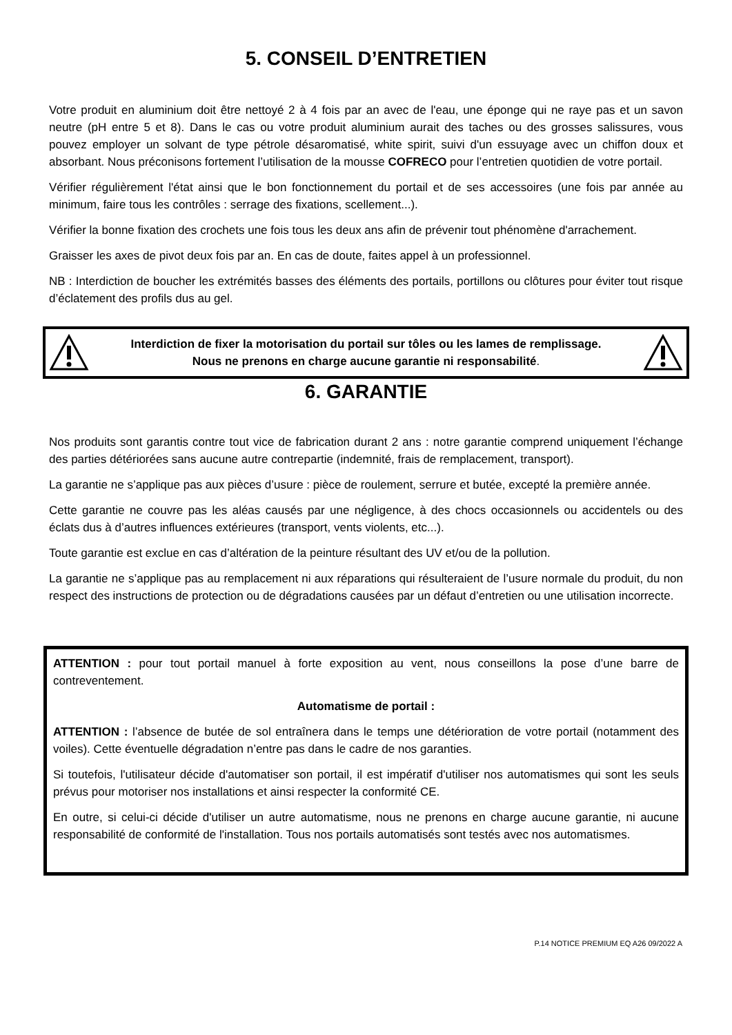5. CONSEIL D’ENTRETIEN
Votre produit en aluminium doit être nettoyé 2 à 4 fois par an avec de l'eau, une éponge qui ne raye pas et un savon neutre (pH entre 5 et 8). Dans le cas ou votre produit aluminium aurait des taches ou des grosses salissures, vous pouvez employer un solvant de type pétrole désaromatisé, white spirit, suivi d'un essuyage avec un chiffon doux et absorbant. Nous préconisons fortement l’utilisation de la mousse COFRECO pour l’entretien quotidien de votre portail.
Vérifier régulièrement l'état ainsi que le bon fonctionnement du portail et de ses accessoires (une fois par année au minimum, faire tous les contrôles : serrage des fixations, scellement...).
Vérifier la bonne fixation des crochets une fois tous les deux ans afin de prévenir tout phénomène d'arrachement.
Graisser les axes de pivot deux fois par an. En cas de doute, faites appel à un professionnel.
NB : Interdiction de boucher les extrémités basses des éléments des portails, portillons ou clôtures pour éviter tout risque d’éclatement des profils dus au gel.
Interdiction de fixer la motorisation du portail sur tôles ou les lames de remplissage.
Nous ne prenons en charge aucune garantie ni responsabilité.
6. GARANTIE
Nos produits sont garantis contre tout vice de fabrication durant 2 ans : notre garantie comprend uniquement l’échange des parties détériorées sans aucune autre contrepartie (indemnité, frais de remplacement, transport).
La garantie ne s’applique pas aux pièces d’usure : pièce de roulement, serrure et butée, excepté la première année.
Cette garantie ne couvre pas les aléas causés par une négligence, à des chocs occasionnels ou accidentels ou des éclats dus à d’autres influences extérieures (transport, vents violents, etc...).
Toute garantie est exclue en cas d’altération de la peinture résultant des UV et/ou de la pollution.
La garantie ne s’applique pas au remplacement ni aux réparations qui résulteraient de l’usure normale du produit, du non respect des instructions de protection ou de dégradations causées par un défaut d’entretien ou une utilisation incorrecte.
ATTENTION : pour tout portail manuel à forte exposition au vent, nous conseillons la pose d’une barre de contreventement.
Automatisme de portail :
ATTENTION : l’absence de butée de sol entraînera dans le temps une détérioration de votre portail (notamment des voiles). Cette éventuelle dégradation n’entre pas dans le cadre de nos garanties.
Si toutefois, l'utilisateur décide d'automatiser son portail, il est impératif d'utiliser nos automatismes qui sont les seuls prévus pour motoriser nos installations et ainsi respecter la conformité CE.
En outre, si celui-ci décide d'utiliser un autre automatisme, nous ne prenons en charge aucune garantie, ni aucune responsabilité de conformité de l'installation. Tous nos portails automatisés sont testés avec nos automatismes.
P.14 NOTICE PREMIUM EQ A26 09/2022 A